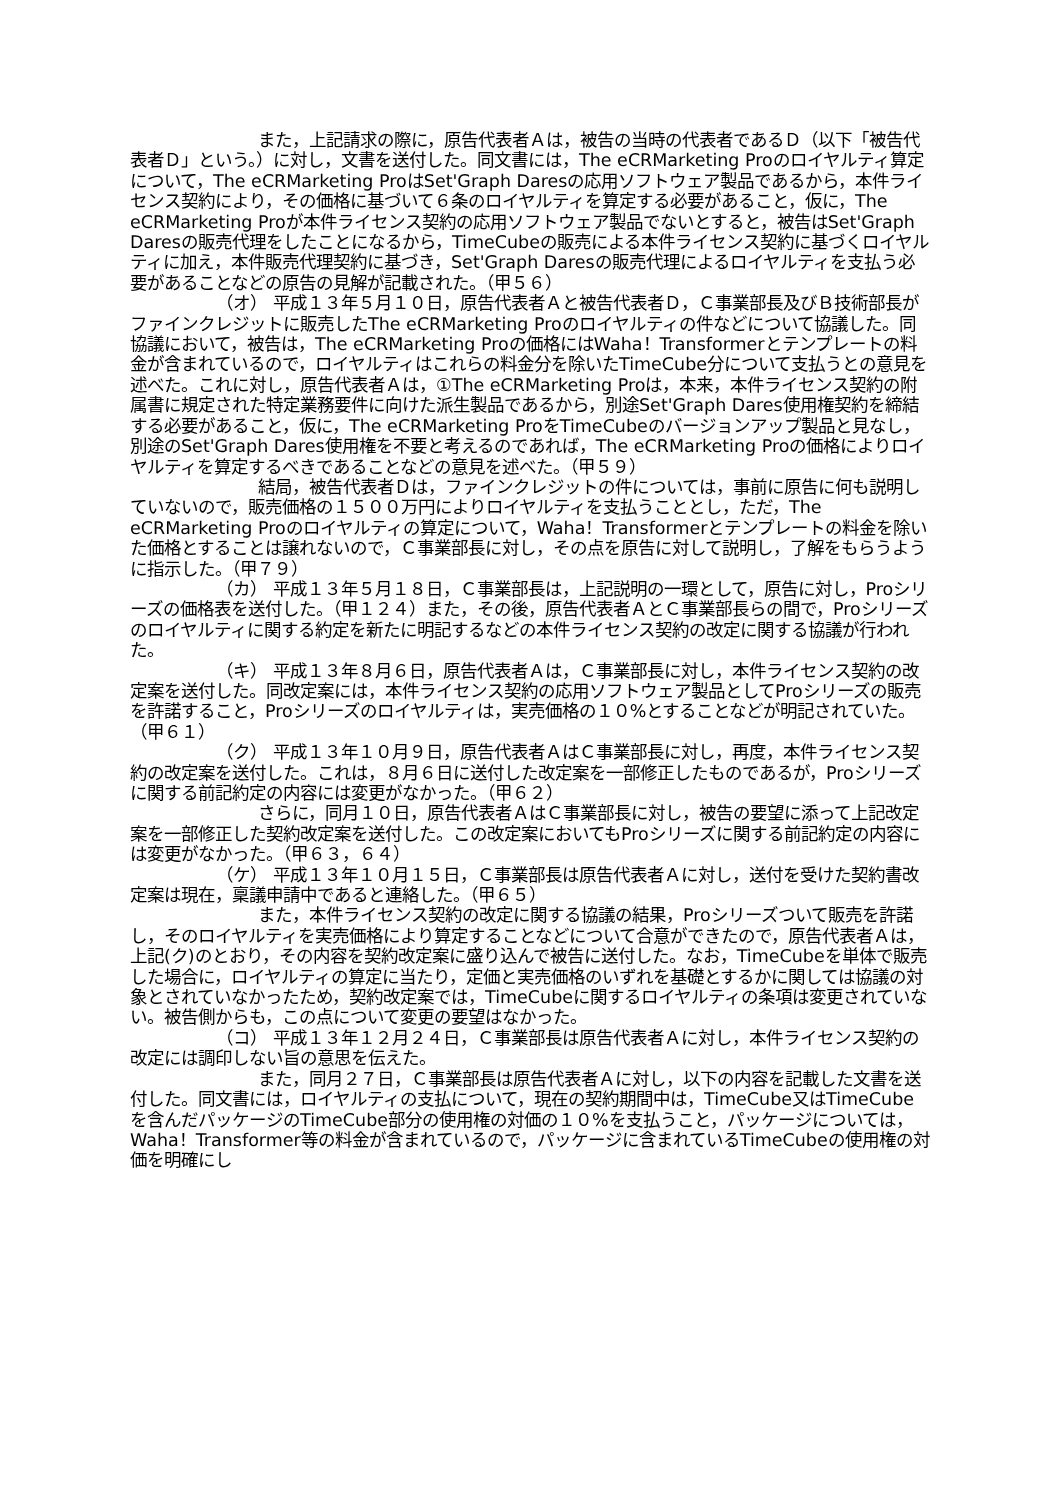また，上記請求の際に，原告代表者Ａは，被告の当時の代表者であるＤ（以下「被告代表者Ｄ」という。）に対し，文書を送付した。同文書には，The eCRMarketing Proのロイヤルティ算定について，The eCRMarketing ProはSet'Graph Daresの応用ソフトウェア製品であるから，本件ライセンス契約により，その価格に基づいて６条のロイヤルティを算定する必要があること，仮に，The eCRMarketing Proが本件ライセンス契約の応用ソフトウェア製品でないとすると，被告はSet'Graph Daresの販売代理をしたことになるから，TimeCubeの販売による本件ライセンス契約に基づくロイヤルティに加え，本件販売代理契約に基づき，Set'Graph Daresの販売代理によるロイヤルティを支払う必要があることなどの原告の見解が記載された。（甲５６）
（オ） 平成１３年５月１０日，原告代表者Ａと被告代表者Ｄ，Ｃ事業部長及びＢ技術部長がファインクレジットに販売したThe eCRMarketing Proのロイヤルティの件などについて協議した。同協議において，被告は，The eCRMarketing Proの価格にはWaha！Transformerとテンプレートの料金が含まれているので，ロイヤルティはこれらの料金分を除いたTimeCube分について支払うとの意見を述べた。これに対し，原告代表者Ａは，①The eCRMarketing Proは，本来，本件ライセンス契約の附属書に規定された特定業務要件に向けた派生製品であるから，別途Set'Graph Dares使用権契約を締結する必要があること，仮に，The eCRMarketing ProをTimeCubeのバージョンアップ製品と見なし，別途のSet'Graph Dares使用権を不要と考えるのであれば，The eCRMarketing Proの価格によりロイヤルティを算定するべきであることなどの意見を述べた。（甲５９）
結局，被告代表者Ｄは，ファインクレジットの件については，事前に原告に何も説明していないので，販売価格の１５００万円によりロイヤルティを支払うこととし，ただ，The eCRMarketing Proのロイヤルティの算定について，Waha！Transformerとテンプレートの料金を除いた価格とすることは譲れないので，Ｃ事業部長に対し，その点を原告に対して説明し，了解をもらうように指示した。（甲７９）
（カ） 平成１３年５月１８日，Ｃ事業部長は，上記説明の一環として，原告に対し，Proシリーズの価格表を送付した。（甲１２４）また，その後，原告代表者ＡとＣ事業部長らの間で，Proシリーズのロイヤルティに関する約定を新たに明記するなどの本件ライセンス契約の改定に関する協議が行われた。
（キ） 平成１３年８月６日，原告代表者Ａは，Ｃ事業部長に対し，本件ライセンス契約の改定案を送付した。同改定案には，本件ライセンス契約の応用ソフトウェア製品としてProシリーズの販売を許諾すること，Proシリーズのロイヤルティは，実売価格の１０%とすることなどが明記されていた。（甲６１）
（ク） 平成１３年１０月９日，原告代表者ＡはＣ事業部長に対し，再度，本件ライセンス契約の改定案を送付した。これは，８月６日に送付した改定案を一部修正したものであるが，Proシリーズに関する前記約定の内容には変更がなかった。（甲６２）
さらに，同月１０日，原告代表者ＡはＣ事業部長に対し，被告の要望に添って上記改定案を一部修正した契約改定案を送付した。この改定案においてもProシリーズに関する前記約定の内容には変更がなかった。（甲６３，６４）
（ケ） 平成１３年１０月１５日，Ｃ事業部長は原告代表者Ａに対し，送付を受けた契約書改定案は現在，稟議申請中であると連絡した。（甲６５）
また，本件ライセンス契約の改定に関する協議の結果，Proシリーズついて販売を許諾し，そのロイヤルティを実売価格により算定することなどについて合意ができたので，原告代表者Ａは，上記(ク)のとおり，その内容を契約改定案に盛り込んで被告に送付した。なお，TimeCubeを単体で販売した場合に，ロイヤルティの算定に当たり，定価と実売価格のいずれを基礎とするかに関しては協議の対象とされていなかったため，契約改定案では，TimeCubeに関するロイヤルティの条項は変更されていない。被告側からも，この点について変更の要望はなかった。
（コ） 平成１３年１２月２４日，Ｃ事業部長は原告代表者Ａに対し，本件ライセンス契約の改定には調印しない旨の意思を伝えた。
また，同月２７日，Ｃ事業部長は原告代表者Ａに対し，以下の内容を記載した文書を送付した。同文書には，ロイヤルティの支払について，現在の契約期間中は，TimeCube又はTimeCubeを含んだパッケージのTimeCube部分の使用権の対価の１０%を支払うこと，パッケージについては，Waha！Transformer等の料金が含まれているので，パッケージに含まれているTimeCubeの使用権の対価を明確にし